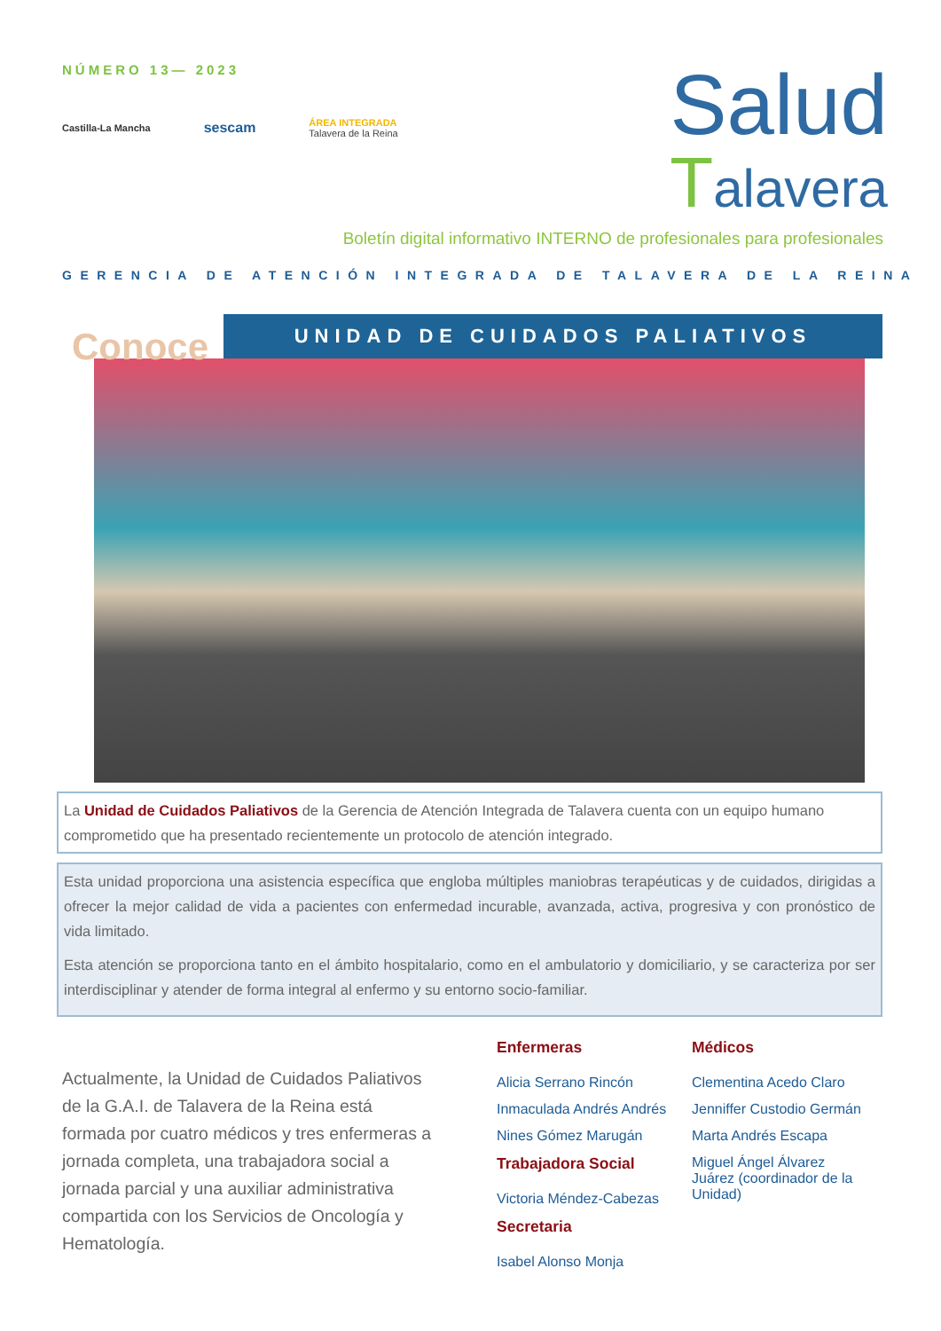NÚMERO 13— 2023
Castilla-La Mancha sescam ÁREA INTEGRADA
Talavera de la Reina
Salud
Talavera
Boletín digital informativo INTERNO de profesionales para profesionales
GERENCIA DE ATENCIÓN INTEGRADA DE TALAVERA DE LA REINA
Conoce
UNIDAD DE CUIDADOS PALIATIVOS
La Unidad de Cuidados Paliativos de la Gerencia de Atención Integrada de Talavera cuenta con un equipo humano comprometido que ha presentado recientemente un protocolo de atención integrado.
Esta unidad proporciona una asistencia específica que engloba múltiples maniobras terapéuticas y de cuidados, dirigidas a ofrecer la mejor calidad de vida a pacientes con enfermedad incurable, avanzada, activa, progresiva y con pronóstico de vida limitado.
Esta atención se proporciona tanto en el ámbito hospitalario, como en el ambulatorio y domiciliario, y se caracteriza por ser interdisciplinar y atender de forma integral al enfermo y su entorno socio-familiar.
Actualmente, la Unidad de Cuidados Paliativos de la G.A.I. de Talavera de la Reina está formada por cuatro médicos y tres enfermeras a jornada completa, una trabajadora social a jornada parcial y una auxiliar administrativa compartida con los Servicios de Oncología y Hematología.
Enfermeras
Alicia Serrano Rincón
Inmaculada Andrés Andrés
Nines Gómez Marugán
Trabajadora Social
Victoria Méndez-Cabezas
Secretaria
Isabel Alonso Monja
Médicos
Clementina Acedo Claro
Jenniffer Custodio Germán
Marta Andrés Escapa
Miguel Ángel Álvarez Juárez (coordinador de la Unidad)